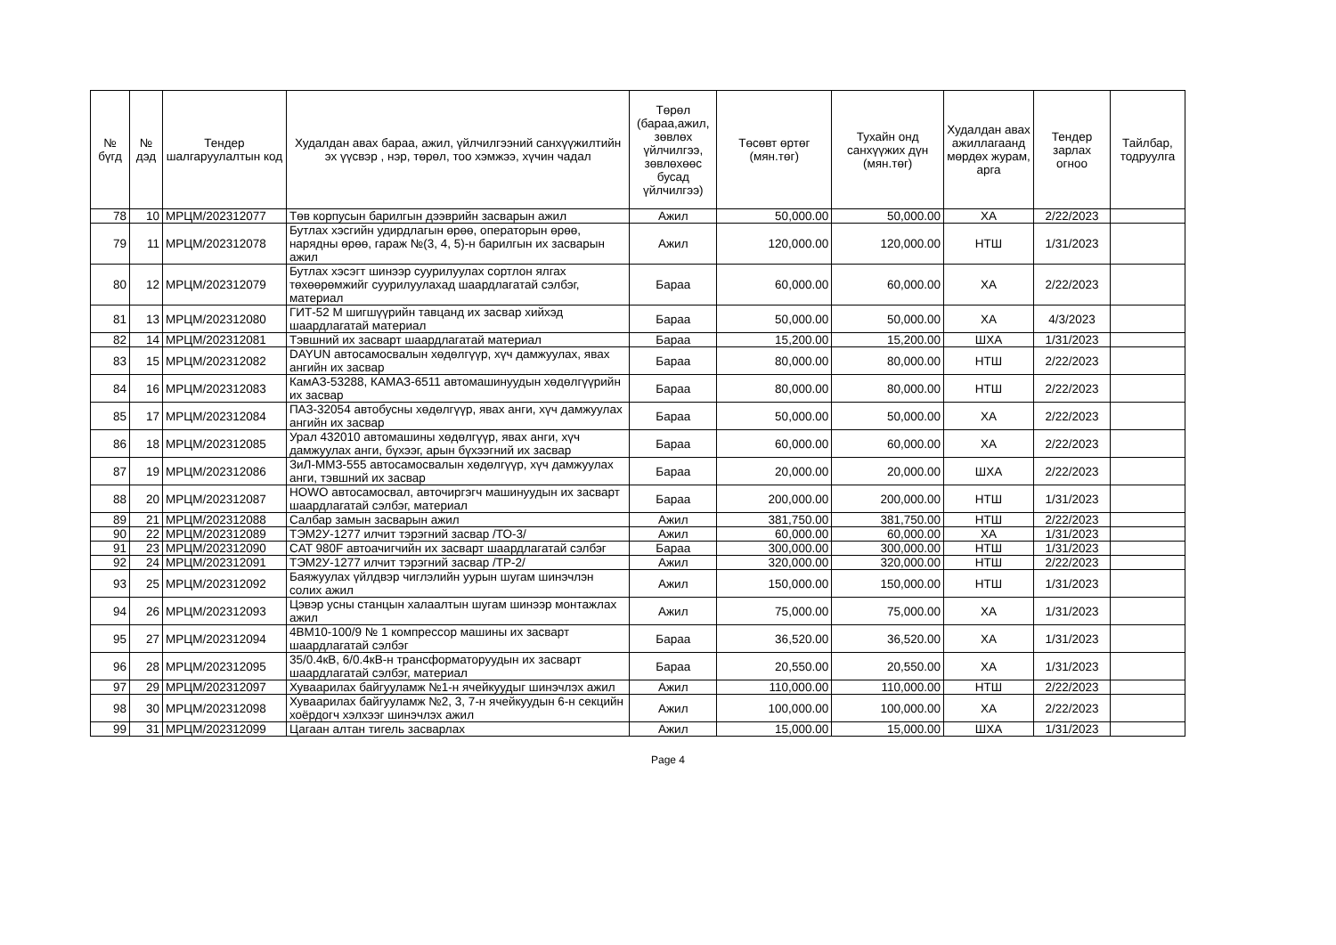| № бүгд | № дэд | Тендер шалгаруулалтын код | Худалдан авах бараа, ажил, үйлчилгээний санхүүжилтийн эх үүсвэр , нэр, төрөл, тоо хэмжээ, хүчин чадал | Төрөл (бараа,ажил, зөвлөх үйлчилгээ, зөвлөхөөс бусад үйлчилгээ) | Төсөвт өртөг (мян.төг) | Тухайн онд санхүүжих дүн (мян.төг) | Худалдан авах ажиллагаанд мөрдөх журам, арга | Тендер зарлах огноо | Тайлбар, тодруулга |
| --- | --- | --- | --- | --- | --- | --- | --- | --- | --- |
| 78 | 10 | МРЦМ/202312077 | Төв корпусын барилгын дээврийн засварын ажил | Ажил | 50,000.00 | 50,000.00 | ХА | 2/22/2023 | |
| 79 | 11 | МРЦМ/202312078 | Бутлах хэсгийн удирдлагын өрөө, операторын өрөө, нарядны өрөө, гараж №(3, 4, 5)-н барилгын их засварын ажил | Ажил | 120,000.00 | 120,000.00 | НТШ | 1/31/2023 | |
| 80 | 12 | МРЦМ/202312079 | Бутлах хэсэгт шинээр суурилуулах сортлон ялгах төхөөрөмжийг суурилуулахад шаардлагатай сэлбэг, материал | Бараа | 60,000.00 | 60,000.00 | ХА | 2/22/2023 | |
| 81 | 13 | МРЦМ/202312080 | ГИТ-52 М шигшүүрийн тавцанд их засвар хийхэд шаардлагатай материал | Бараа | 50,000.00 | 50,000.00 | ХА | 4/3/2023 | |
| 82 | 14 | МРЦМ/202312081 | Тэвшний их засварт шаардлагатай материал | Бараа | 15,200.00 | 15,200.00 | ШХА | 1/31/2023 | |
| 83 | 15 | МРЦМ/202312082 | DAYUN автосамосвалын хөдөлгүүр, хүч дамжуулах, явах ангийн их засвар | Бараа | 80,000.00 | 80,000.00 | НТШ | 2/22/2023 | |
| 84 | 16 | МРЦМ/202312083 | КамАЗ-53288, КАМАЗ-6511 автомашинуудын хөдөлгүүрийн их засвар | Бараа | 80,000.00 | 80,000.00 | НТШ | 2/22/2023 | |
| 85 | 17 | МРЦМ/202312084 | ПАЗ-32054 автобусны хөдөлгүүр, явах анги, хүч дамжуулах ангийн их засвар | Бараа | 50,000.00 | 50,000.00 | ХА | 2/22/2023 | |
| 86 | 18 | МРЦМ/202312085 | Урал 432010 автомашины хөдөлгүүр, явах анги, хүч дамжуулах анги, бүхээг, арын бүхээгний их засвар | Бараа | 60,000.00 | 60,000.00 | ХА | 2/22/2023 | |
| 87 | 19 | МРЦМ/202312086 | ЗиЛ-ММЗ-555 автосамосвалын хөдөлгүүр, хүч дамжуулах анги, тэвшний их засвар | Бараа | 20,000.00 | 20,000.00 | ШХА | 2/22/2023 | |
| 88 | 20 | МРЦМ/202312087 | HOWO автосамосвал, авточиргэгч машинуудын их засварт шаардлагатай сэлбэг, материал | Бараа | 200,000.00 | 200,000.00 | НТШ | 1/31/2023 | |
| 89 | 21 | МРЦМ/202312088 | Салбар замын засварын ажил | Ажил | 381,750.00 | 381,750.00 | НТШ | 2/22/2023 | |
| 90 | 22 | МРЦМ/202312089 | ТЭМ2У-1277 илчит тэрэгний засвар /ТО-3/ | Ажил | 60,000.00 | 60,000.00 | ХА | 1/31/2023 | |
| 91 | 23 | МРЦМ/202312090 | CAT 980F автоачигчийн их засварт шаардлагатай сэлбэг | Бараа | 300,000.00 | 300,000.00 | НТШ | 1/31/2023 | |
| 92 | 24 | МРЦМ/202312091 | ТЭМ2У-1277 илчит тэрэгний засвар /ТР-2/ | Ажил | 320,000.00 | 320,000.00 | НТШ | 2/22/2023 | |
| 93 | 25 | МРЦМ/202312092 | Баяжуулах үйлдвэр чиглэлийн уурын шугам шинэчлэн солих ажил | Ажил | 150,000.00 | 150,000.00 | НТШ | 1/31/2023 | |
| 94 | 26 | МРЦМ/202312093 | Цэвэр усны станцын халаалтын шугам шинээр монтажлах ажил | Ажил | 75,000.00 | 75,000.00 | ХА | 1/31/2023 | |
| 95 | 27 | МРЦМ/202312094 | 4ВМ10-100/9 № 1 компрессор машины их засварт шаардлагатай сэлбэг | Бараа | 36,520.00 | 36,520.00 | ХА | 1/31/2023 | |
| 96 | 28 | МРЦМ/202312095 | 35/0.4кВ, 6/0.4кВ-н трансформаторуудын их засварт шаардлагатай сэлбэг, материал | Бараа | 20,550.00 | 20,550.00 | ХА | 1/31/2023 | |
| 97 | 29 | МРЦМ/202312097 | Хуваарилах байгууламж №1-н ячейкуудыг шинэчлэх ажил | Ажил | 110,000.00 | 110,000.00 | НТШ | 2/22/2023 | |
| 98 | 30 | МРЦМ/202312098 | Хуваарилах байгууламж №2, 3, 7-н ячейкуудын 6-н секцийн хоёрдогч хэлхээг шинэчлэх ажил | Ажил | 100,000.00 | 100,000.00 | ХА | 2/22/2023 | |
| 99 | 31 | МРЦМ/202312099 | Цагаан алтан тигель засварлах | Ажил | 15,000.00 | 15,000.00 | ШХА | 1/31/2023 | |
Page 4